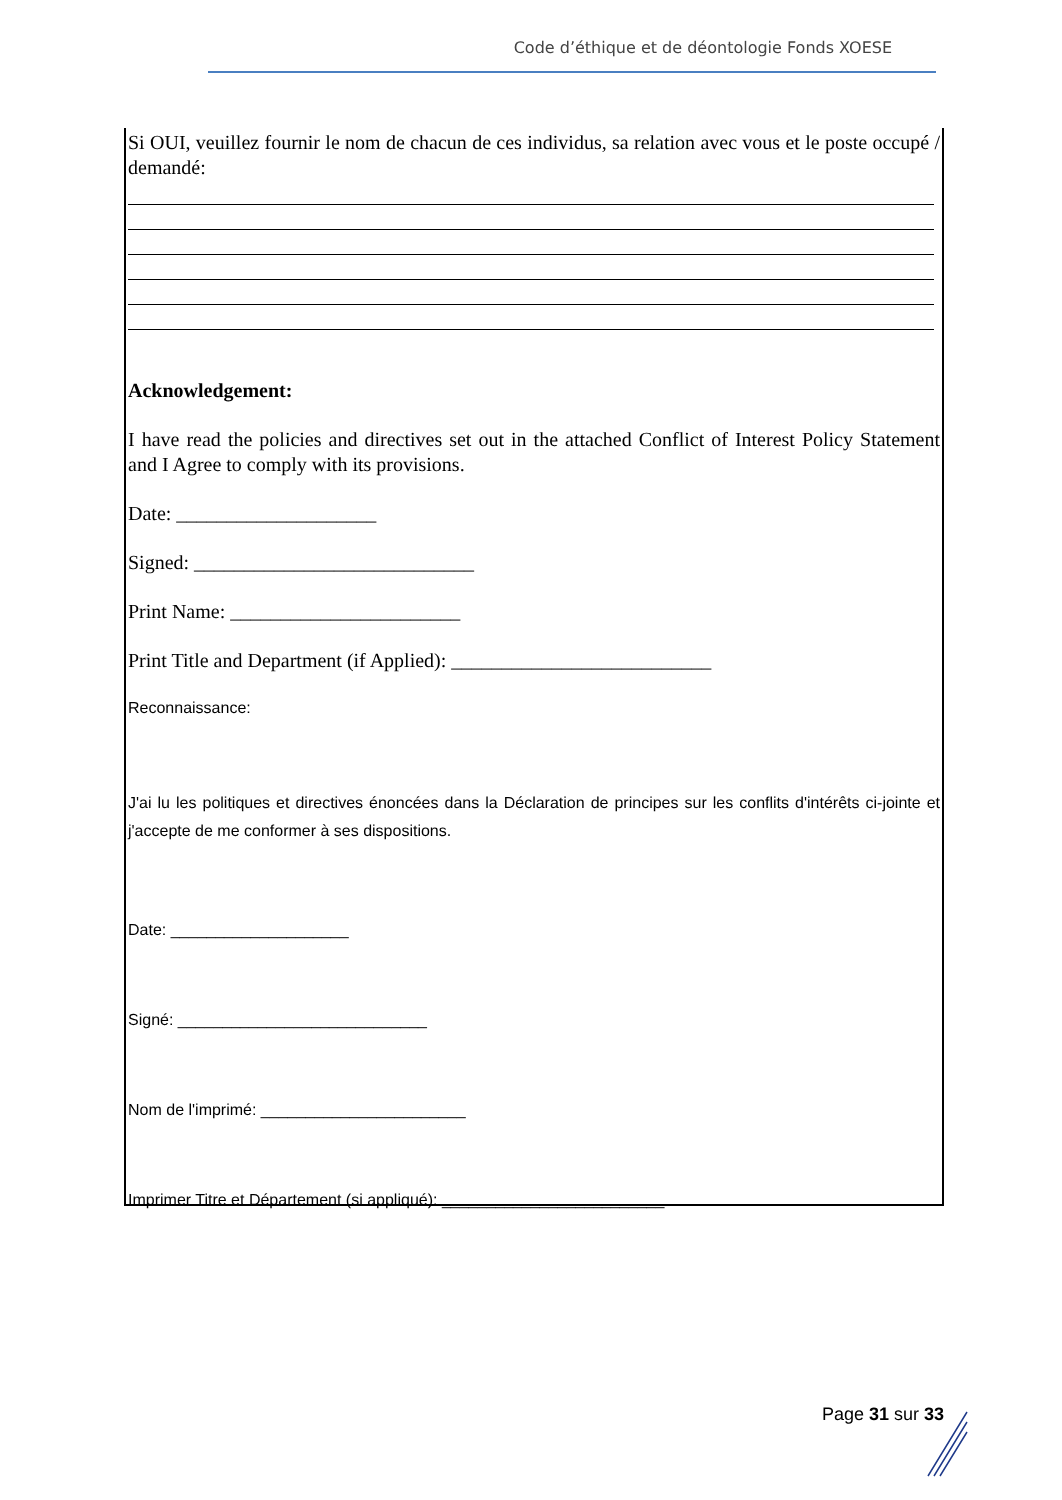Code d’éthique et de déontologie Fonds XOESE
Si OUI, veuillez fournir le nom de chacun de ces individus, sa relation avec vous et le poste occupé / demandé:
Acknowledgement:
I have read the policies and directives set out in the attached Conflict of Interest Policy Statement and I Agree to comply with its provisions.
Date: ____________________
Signed: ____________________________
Print Name: _______________________
Print Title and Department (if Applied): __________________________
Reconnaissance:
J'ai lu les politiques et directives énoncées dans la Déclaration de principes sur les conflits d'intérêts ci-jointe et j'accepte de me conformer à ses dispositions.
Date: ____________________
Signé: ____________________________
Nom de l'imprimé: _______________________
Imprimer Titre et Département (si appliqué): _________________________
Page 31 sur 33